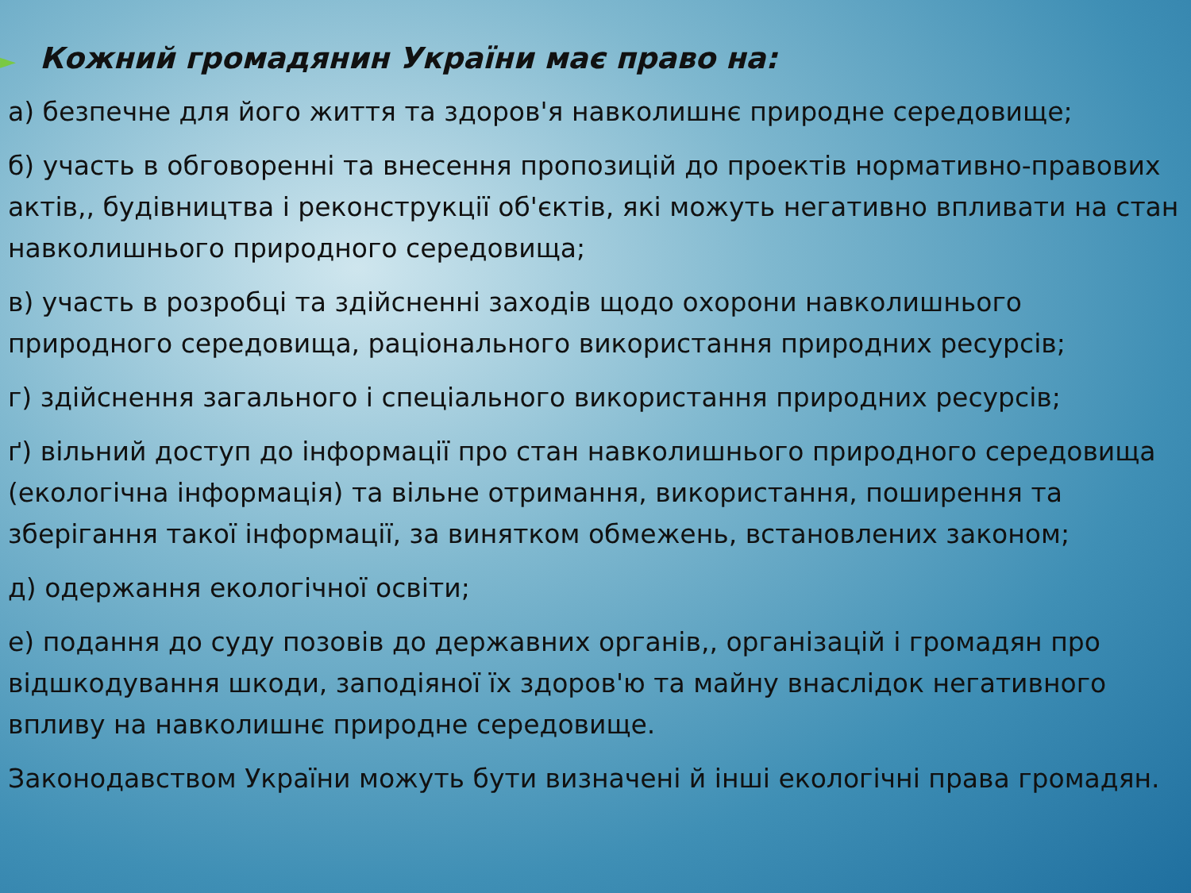► Кожний громадянин України має право на:
а) безпечне для його життя та здоров'я навколишнє природне середовище;
б) участь в обговоренні та внесення пропозицій до проектів нормативно-правових актів,, будівництва і реконструкції об'єктів, які можуть негативно впливати на стан навколишнього природного середовища;
в) участь в розробці та здійсненні заходів щодо охорони навколишнього природного середовища, раціонального використання природних ресурсів;
г) здійснення загального і спеціального використання природних ресурсів;
ґ) вільний доступ до інформації про стан навколишнього природного середовища (екологічна інформація) та вільне отримання, використання, поширення та зберігання такої інформації, за винятком обмежень, встановлених законом;
д) одержання екологічної освіти;
е) подання до суду позовів до державних органів,, організацій і громадян про відшкодування шкоди, заподіяної їх здоров'ю та майну внаслідок негативного впливу на навколишнє природне середовище.
Законодавством України можуть бути визначені й інші екологічні права громадян.